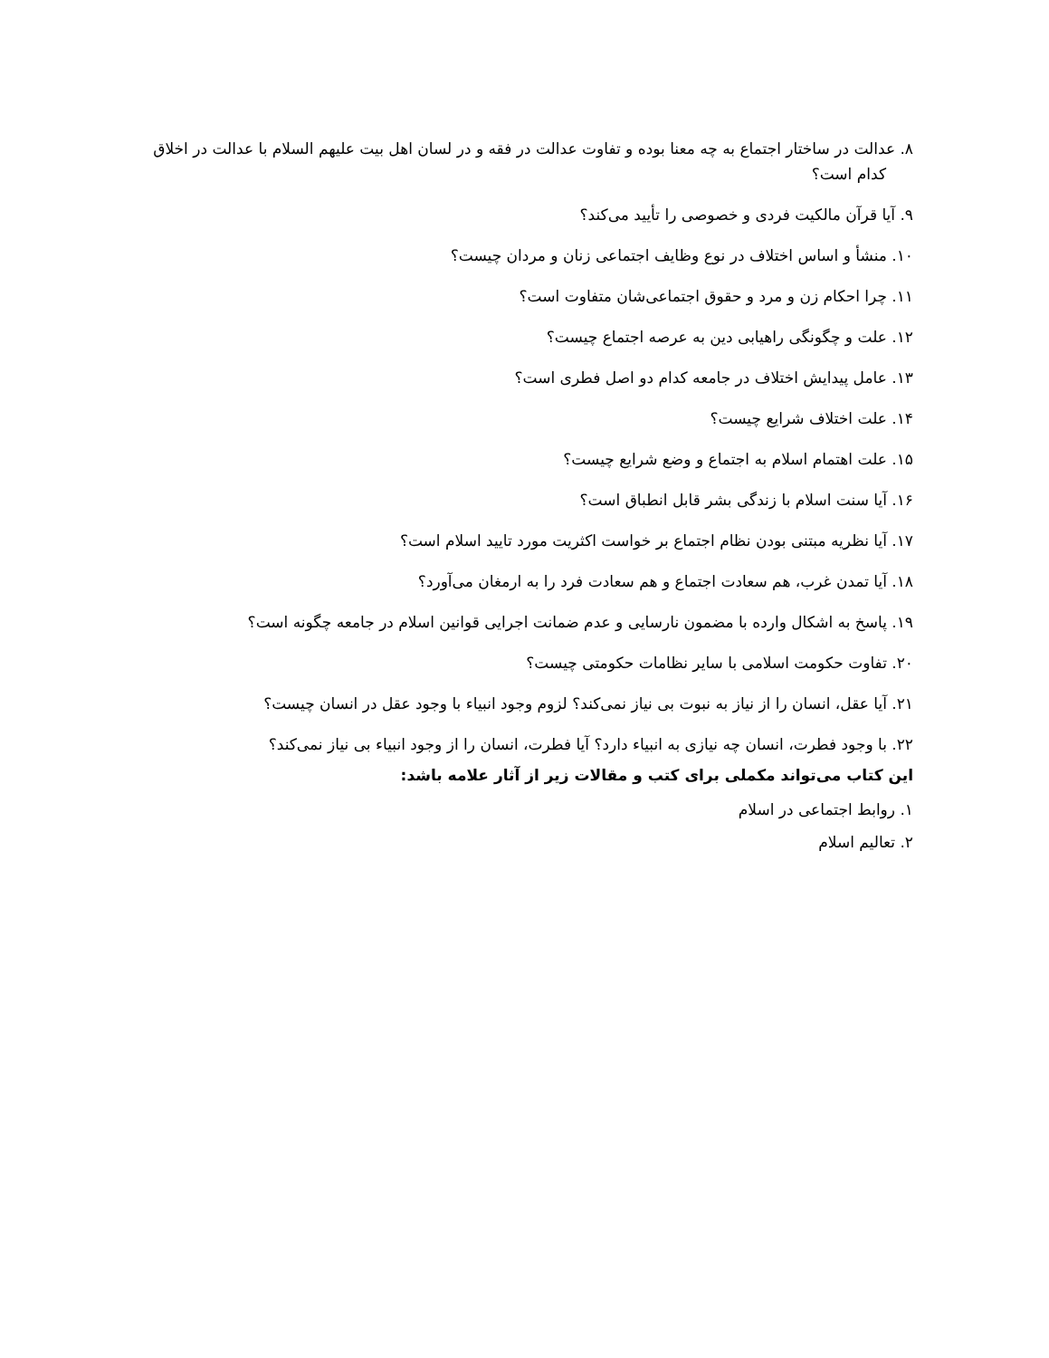۸. عدالت در ساختار اجتماع به چه معنا بوده و تفاوت عدالت در فقه و در لسان اهل بیت علیهم السلام با عدالت در اخلاق کدام است؟
۹. آیا قرآن مالکیت فردی و خصوصی را تأیید می‌کند؟
۱۰. منشأ و اساس اختلاف در نوع وظایف اجتماعی زنان و مردان چیست؟
۱۱. چرا احکام زن و مرد و حقوق اجتماعی‌شان متفاوت است؟
۱۲. علت و چگونگی راهیابی دین به عرصه اجتماع چیست؟
۱۳. عامل پیدایش اختلاف در جامعه کدام دو اصل فطری است؟
۱۴. علت اختلاف شرایع چیست؟
۱۵. علت اهتمام اسلام به اجتماع و وضع شرایع چیست؟
۱۶. آیا سنت اسلام با زندگی بشر قابل انطباق است؟
۱۷. آیا نظریه مبتنی بودن نظام اجتماع بر خواست اکثریت مورد تایید اسلام است؟
۱۸. آیا تمدن غرب، هم سعادت اجتماع و هم سعادت فرد را به ارمغان می‌آورد؟
۱۹. پاسخ به اشکال وارده با مضمون نارسایی و عدم ضمانت اجرایی قوانین اسلام در جامعه چگونه است؟
۲۰. تفاوت حکومت اسلامی با سایر نظامات حکومتی چیست؟
۲۱. آیا عقل، انسان را از نیاز به نبوت بی نیاز نمی‌کند؟ لزوم وجود انبیاء با وجود عقل در انسان چیست؟
۲۲. با وجود فطرت، انسان چه نیازی به انبیاء دارد؟ آیا فطرت، انسان را از وجود انبیاء بی نیاز نمی‌کند؟
این کتاب می‌تواند مکملی برای کتب و مقالات زیر از آثار علامه باشد:
۱. روابط اجتماعی در اسلام
۲. تعالیم اسلام